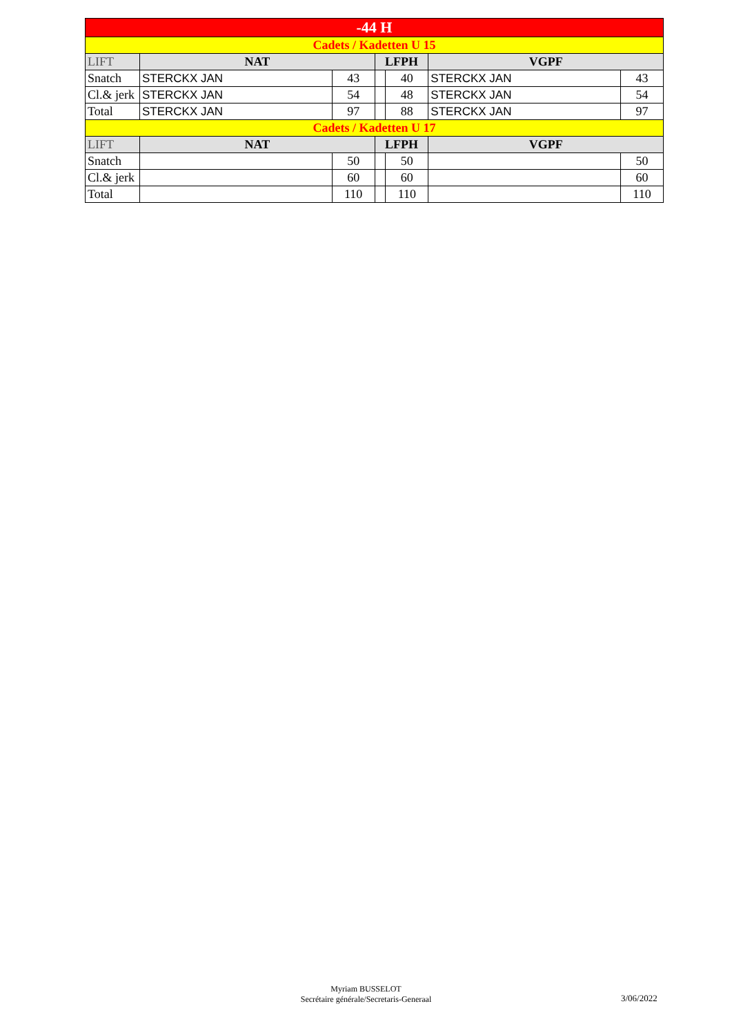| -44 H | | | | | | |
| Cadets / Kadetten U 15 | | | | | | |
| LIFT | NAT | | LFPH | | VGPF | |
| Snatch | STERCKX JAN | 43 | | 40 | STERCKX JAN | 43 |
| Cl.& jerk | STERCKX JAN | 54 | | 48 | STERCKX JAN | 54 |
| Total | STERCKX JAN | 97 | | 88 | STERCKX JAN | 97 |
| Cadets / Kadetten U 17 | | | | | | |
| LIFT | NAT | | LFPH | | VGPF | |
| Snatch | | 50 | | 50 | | 50 |
| Cl.& jerk | | 60 | | 60 | | 60 |
| Total | | 110 | | 110 | | 110 |
Myriam BUSSELOT
Secrétaire générale/Secretaris-Generaal
3/06/2022